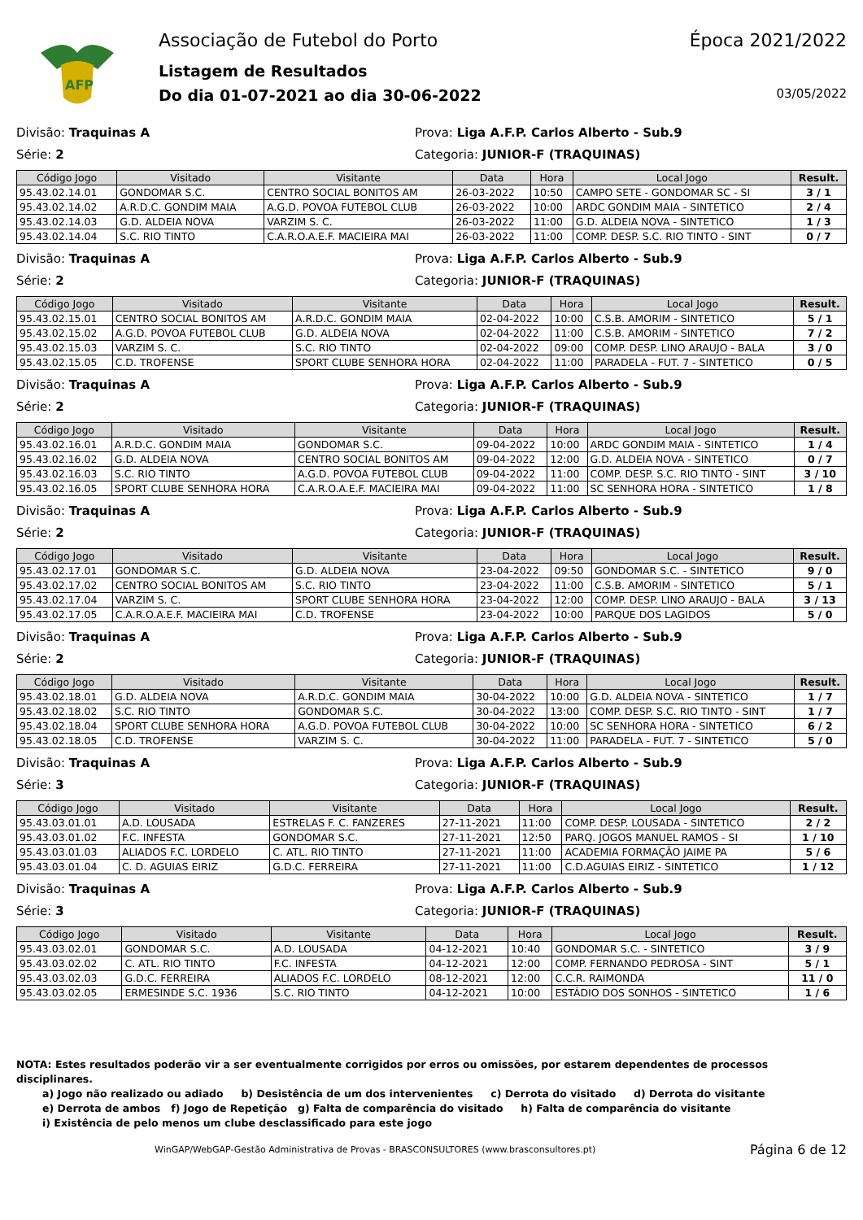AFP
Associação de Futebol do Porto Época 2021/2022
Listagem de Resultados
Do dia 01-07-2021 ao dia 30-06-2022 03/05/2022
Divisão: Traquinas A Prova: Liga A.F.P. Carlos Alberto - Sub.9
Série: 2 Categoria: JUNIOR-F (TRAQUINAS)
| Código Jogo | Visitado | Visitante | Data | Hora | Local Jogo | Result. |
| --- | --- | --- | --- | --- | --- | --- |
| 95.43.02.14.01 | GONDOMAR S.C. | CENTRO SOCIAL BONITOS AM | 26-03-2022 | 10:50 | CAMPO SETE - GONDOMAR SC - SI | 3 / 1 |
| 95.43.02.14.02 | A.R.D.C. GONDIM MAIA | A.G.D. POVOA FUTEBOL CLUB | 26-03-2022 | 10:00 | ARDC GONDIM MAIA - SINTETICO | 2 / 4 |
| 95.43.02.14.03 | G.D. ALDEIA NOVA | VARZIM S. C. | 26-03-2022 | 11:00 | G.D. ALDEIA NOVA - SINTETICO | 1 / 3 |
| 95.43.02.14.04 | S.C. RIO TINTO | C.A.R.O.A.E.F. MACIEIRA MAI | 26-03-2022 | 11:00 | COMP. DESP. S.C. RIO TINTO - SINT | 0 / 7 |
Divisão: Traquinas A Prova: Liga A.F.P. Carlos Alberto - Sub.9
Série: 2 Categoria: JUNIOR-F (TRAQUINAS)
| Código Jogo | Visitado | Visitante | Data | Hora | Local Jogo | Result. |
| --- | --- | --- | --- | --- | --- | --- |
| 95.43.02.15.01 | CENTRO SOCIAL BONITOS AM | A.R.D.C. GONDIM MAIA | 02-04-2022 | 10:00 | C.S.B. AMORIM - SINTETICO | 5 / 1 |
| 95.43.02.15.02 | A.G.D. POVOA FUTEBOL CLUB | G.D. ALDEIA NOVA | 02-04-2022 | 11:00 | C.S.B. AMORIM - SINTETICO | 7 / 2 |
| 95.43.02.15.03 | VARZIM S. C. | S.C. RIO TINTO | 02-04-2022 | 09:00 | COMP. DESP. LINO ARAUJO - BALA | 3 / 0 |
| 95.43.02.15.05 | C.D. TROFENSE | SPORT CLUBE SENHORA HORA | 02-04-2022 | 11:00 | PARADELA - FUT. 7 - SINTETICO | 0 / 5 |
Divisão: Traquinas A Prova: Liga A.F.P. Carlos Alberto - Sub.9
Série: 2 Categoria: JUNIOR-F (TRAQUINAS)
| Código Jogo | Visitado | Visitante | Data | Hora | Local Jogo | Result. |
| --- | --- | --- | --- | --- | --- | --- |
| 95.43.02.16.01 | A.R.D.C. GONDIM MAIA | GONDOMAR S.C. | 09-04-2022 | 10:00 | ARDC GONDIM MAIA - SINTETICO | 1 / 4 |
| 95.43.02.16.02 | G.D. ALDEIA NOVA | CENTRO SOCIAL BONITOS AM | 09-04-2022 | 12:00 | G.D. ALDEIA NOVA - SINTETICO | 0 / 7 |
| 95.43.02.16.03 | S.C. RIO TINTO | A.G.D. POVOA FUTEBOL CLUB | 09-04-2022 | 11:00 | COMP. DESP. S.C. RIO TINTO - SINT | 3 / 10 |
| 95.43.02.16.05 | SPORT CLUBE SENHORA HORA | C.A.R.O.A.E.F. MACIEIRA MAI | 09-04-2022 | 11:00 | SC SENHORA HORA - SINTETICO | 1 / 8 |
Divisão: Traquinas A Prova: Liga A.F.P. Carlos Alberto - Sub.9
Série: 2 Categoria: JUNIOR-F (TRAQUINAS)
| Código Jogo | Visitado | Visitante | Data | Hora | Local Jogo | Result. |
| --- | --- | --- | --- | --- | --- | --- |
| 95.43.02.17.01 | GONDOMAR S.C. | G.D. ALDEIA NOVA | 23-04-2022 | 09:50 | GONDOMAR S.C. - SINTETICO | 9 / 0 |
| 95.43.02.17.02 | CENTRO SOCIAL BONITOS AM | S.C. RIO TINTO | 23-04-2022 | 11:00 | C.S.B. AMORIM - SINTETICO | 5 / 1 |
| 95.43.02.17.04 | VARZIM S. C. | SPORT CLUBE SENHORA HORA | 23-04-2022 | 12:00 | COMP. DESP. LINO ARAUJO - BALA | 3 / 13 |
| 95.43.02.17.05 | C.A.R.O.A.E.F. MACIEIRA MAI | C.D. TROFENSE | 23-04-2022 | 10:00 | PARQUE DOS LAGIDOS | 5 / 0 |
Divisão: Traquinas A Prova: Liga A.F.P. Carlos Alberto - Sub.9
Série: 2 Categoria: JUNIOR-F (TRAQUINAS)
| Código Jogo | Visitado | Visitante | Data | Hora | Local Jogo | Result. |
| --- | --- | --- | --- | --- | --- | --- |
| 95.43.02.18.01 | G.D. ALDEIA NOVA | A.R.D.C. GONDIM MAIA | 30-04-2022 | 10:00 | G.D. ALDEIA NOVA - SINTETICO | 1 / 7 |
| 95.43.02.18.02 | S.C. RIO TINTO | GONDOMAR S.C. | 30-04-2022 | 13:00 | COMP. DESP. S.C. RIO TINTO - SINT | 1 / 7 |
| 95.43.02.18.04 | SPORT CLUBE SENHORA HORA | A.G.D. POVOA FUTEBOL CLUB | 30-04-2022 | 10:00 | SC SENHORA HORA - SINTETICO | 6 / 2 |
| 95.43.02.18.05 | C.D. TROFENSE | VARZIM S. C. | 30-04-2022 | 11:00 | PARADELA - FUT. 7 - SINTETICO | 5 / 0 |
Divisão: Traquinas A Prova: Liga A.F.P. Carlos Alberto - Sub.9
Série: 3 Categoria: JUNIOR-F (TRAQUINAS)
| Código Jogo | Visitado | Visitante | Data | Hora | Local Jogo | Result. |
| --- | --- | --- | --- | --- | --- | --- |
| 95.43.03.01.01 | A.D. LOUSADA | ESTRELAS F. C. FANZERES | 27-11-2021 | 11:00 | COMP. DESP. LOUSADA - SINTETICO | 2 / 2 |
| 95.43.03.01.02 | F.C. INFESTA | GONDOMAR S.C. | 27-11-2021 | 12:50 | PARQ. JOGOS MANUEL RAMOS - SI | 1 / 10 |
| 95.43.03.01.03 | ALIADOS F.C. LORDELO | C. ATL. RIO TINTO | 27-11-2021 | 11:00 | ACADEMIA FORMAÇÃO JAIME PA | 5 / 6 |
| 95.43.03.01.04 | C. D. AGUIAS EIRIZ | G.D.C. FERREIRA | 27-11-2021 | 11:00 | C.D.AGUIAS EIRIZ - SINTETICO | 1 / 12 |
Divisão: Traquinas A Prova: Liga A.F.P. Carlos Alberto - Sub.9
Série: 3 Categoria: JUNIOR-F (TRAQUINAS)
| Código Jogo | Visitado | Visitante | Data | Hora | Local Jogo | Result. |
| --- | --- | --- | --- | --- | --- | --- |
| 95.43.03.02.01 | GONDOMAR S.C. | A.D. LOUSADA | 04-12-2021 | 10:40 | GONDOMAR S.C. - SINTETICO | 3 / 9 |
| 95.43.03.02.02 | C. ATL. RIO TINTO | F.C. INFESTA | 04-12-2021 | 12:00 | COMP. FERNANDO PEDROSA - SINT | 5 / 1 |
| 95.43.03.02.03 | G.D.C. FERREIRA | ALIADOS F.C. LORDELO | 08-12-2021 | 12:00 | C.C.R. RAIMONDA | 11 / 0 |
| 95.43.03.02.05 | ERMESINDE S.C. 1936 | S.C. RIO TINTO | 04-12-2021 | 10:00 | ESTÁDIO DOS SONHOS - SINTETICO | 1 / 6 |
NOTA: Estes resultados poderão vir a ser eventualmente corrigidos por erros ou omissões, por estarem dependentes de processos disciplinares.
a) Jogo não realizado ou adiado b) Desistência de um dos intervenientes c) Derrota do visitado d) Derrota do visitante
e) Derrota de ambos f) Jogo de Repetição g) Falta de comparência do visitado h) Falta de comparência do visitante
i) Existência de pelo menos um clube desclassificado para este jogo
WinGAP/WebGAP-Gestão Administrativa de Provas - BRASCONSULTORES (www.brasconsultores.pt) Página 6 de 12